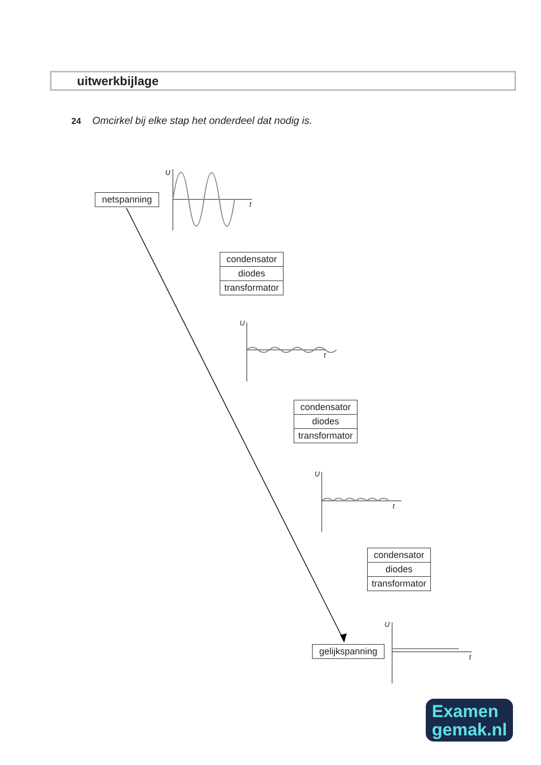uitwerkbijlage
24 Omcirkel bij elke stap het onderdeel dat nodig is.
netspanning
U
t
condensator
diodes
transformator
U
t
condensator
diodes
transformator
U
t
condensator
diodes
transformator
U
t
gelijkspanning
Examen
gemak.nl